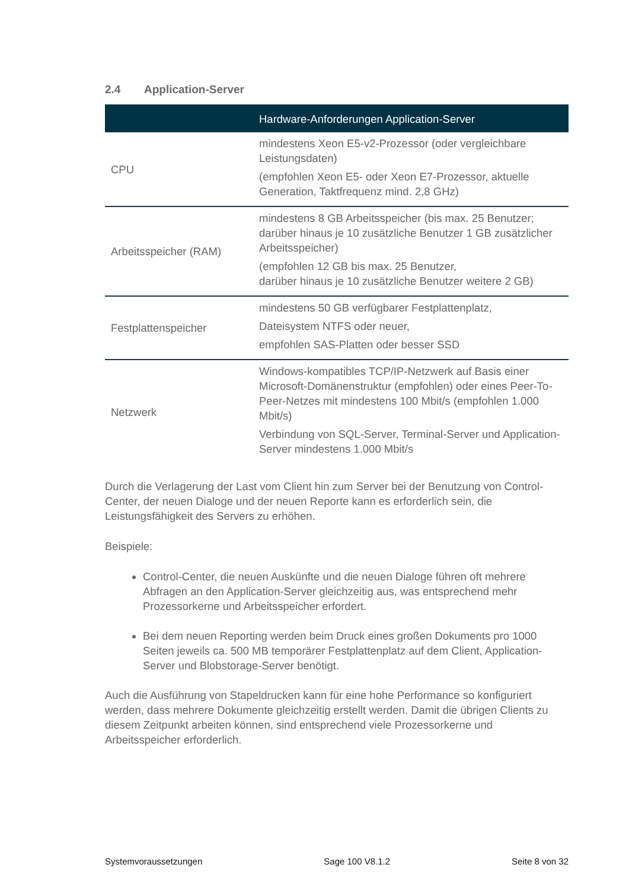2.4 Application-Server
| | Hardware-Anforderungen Application-Server |
| --- | --- |
| CPU | mindestens Xeon E5-v2-Prozessor (oder vergleichbare Leistungsdaten) (empfohlen Xeon E5- oder Xeon E7-Prozessor, aktuelle Generation, Taktfrequenz mind. 2,8 GHz) |
| Arbeitsspeicher (RAM) | mindestens 8 GB Arbeitsspeicher (bis max. 25 Benutzer; darüber hinaus je 10 zusätzliche Benutzer 1 GB zusätzlicher Arbeitsspeicher) (empfohlen 12 GB bis max. 25 Benutzer, darüber hinaus je 10 zusätzliche Benutzer weitere 2 GB) |
| Festplattenspeicher | mindestens 50 GB verfügbarer Festplattenplatz, Dateisystem NTFS oder neuer, empfohlen SAS-Platten oder besser SSD |
| Netzwerk | Windows-kompatibles TCP/IP-Netzwerk auf Basis einer Microsoft-Domänenstruktur (empfohlen) oder eines Peer-To-Peer-Netzes mit mindestens 100 Mbit/s (empfohlen 1.000 Mbit/s) Verbindung von SQL-Server, Terminal-Server und Application-Server mindestens 1.000 Mbit/s |
Durch die Verlagerung der Last vom Client hin zum Server bei der Benutzung von Control-Center, der neuen Dialoge und der neuen Reporte kann es erforderlich sein, die Leistungsfähigkeit des Servers zu erhöhen.
Beispiele:
Control-Center, die neuen Auskünfte und die neuen Dialoge führen oft mehrere Abfragen an den Application-Server gleichzeitig aus, was entsprechend mehr Prozessorkerne und Arbeitsspeicher erfordert.
Bei dem neuen Reporting werden beim Druck eines großen Dokuments pro 1000 Seiten jeweils ca. 500 MB temporärer Festplattenplatz auf dem Client, Application-Server und Blobstorage-Server benötigt.
Auch die Ausführung von Stapeldrucken kann für eine hohe Performance so konfiguriert werden, dass mehrere Dokumente gleichzeitig erstellt werden. Damit die übrigen Clients zu diesem Zeitpunkt arbeiten können, sind entsprechend viele Prozessorkerne und Arbeitsspeicher erforderlich.
Systemvoraussetzungen Sage 100 V8.1.2 Seite 8 von 32